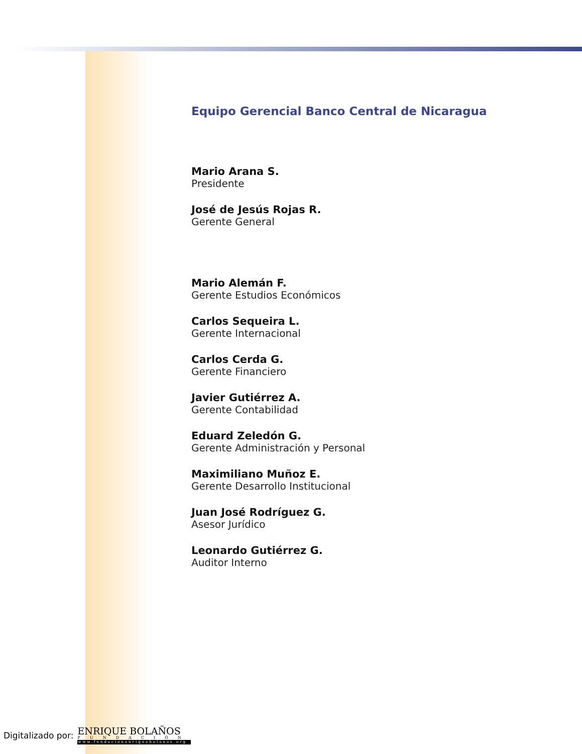Equipo Gerencial Banco Central de Nicaragua
Mario Arana S.
Presidente
José de Jesús Rojas R.
Gerente General
Mario Alemán F.
Gerente Estudios Económicos
Carlos Sequeira L.
Gerente Internacional
Carlos Cerda G.
Gerente Financiero
Javier Gutiérrez A.
Gerente Contabilidad
Eduard Zeledón G.
Gerente Administración y Personal
Maximiliano Muñoz E.
Gerente Desarrollo Institucional
Juan José Rodríguez G.
Asesor Jurídico
Leonardo Gutiérrez G.
Auditor Interno
Digitalizado por:
ENRIQUE BOLAÑOS
FUNDACIÓN
www.fundacionenriquebolanos.org